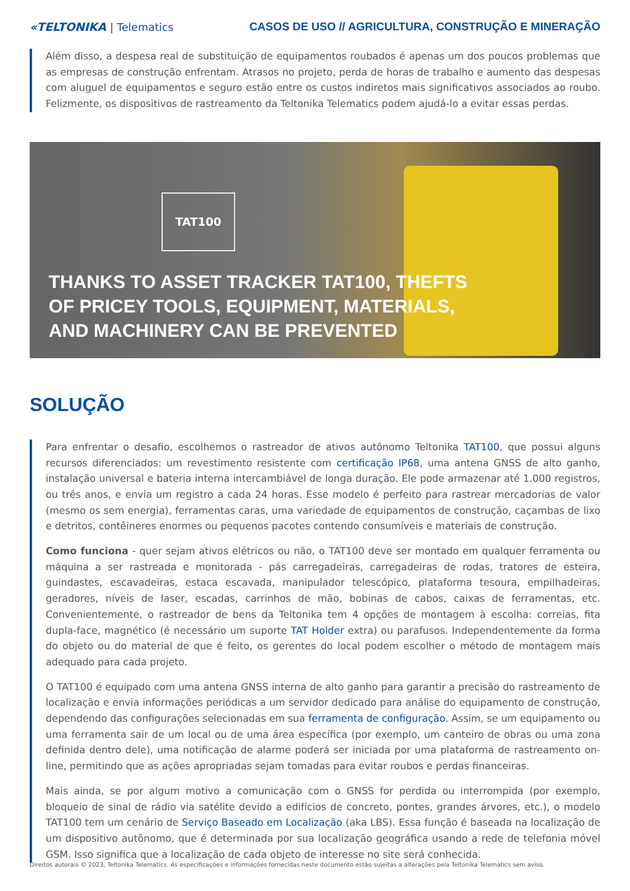«TELTONIKA | Telematics
CASOS DE USO // AGRICULTURA, CONSTRUÇÃO E MINERAÇÃO
Além disso, a despesa real de substituição de equipamentos roubados é apenas um dos poucos problemas que as empresas de construção enfrentam. Atrasos no projeto, perda de horas de trabalho e aumento das despesas com aluguel de equipamentos e seguro estão entre os custos indiretos mais significativos associados ao roubo. Felizmente, os dispositivos de rastreamento da Teltonika Telematics podem ajudá-lo a evitar essas perdas.
TAT100
THANKS TO ASSET TRACKER TAT100, THEFTS
OF PRICEY TOOLS, EQUIPMENT, MATERIALS,
AND MACHINERY CAN BE PREVENTED
SOLUÇÃO
Para enfrentar o desafio, escolhemos o rastreador de ativos autônomo Teltonika TAT100, que possui alguns recursos diferenciados: um revestimento resistente com certificação IP68, uma antena GNSS de alto ganho, instalação universal e bateria interna intercambiável de longa duração. Ele pode armazenar até 1.000 registros, ou três anos, e envia um registro a cada 24 horas. Esse modelo é perfeito para rastrear mercadorias de valor (mesmo os sem energia), ferramentas caras, uma variedade de equipamentos de construção, caçambas de lixo e detritos, contêineres enormes ou pequenos pacotes contendo consumíveis e materiais de construção.
Como funciona - quer sejam ativos elétricos ou não, o TAT100 deve ser montado em qualquer ferramenta ou máquina a ser rastreada e monitorada - pás carregadeiras, carregadeiras de rodas, tratores de esteira, guindastes, escavadeiras, estaca escavada, manipulador telescópico, plataforma tesoura, empilhadeiras, geradores, níveis de laser, escadas, carrinhos de mão, bobinas de cabos, caixas de ferramentas, etc. Convenientemente, o rastreador de bens da Teltonika tem 4 opções de montagem à escolha: correias, fita dupla-face, magnético (é necessário um suporte TAT Holder extra) ou parafusos. Independentemente da forma do objeto ou do material de que é feito, os gerentes do local podem escolher o método de montagem mais adequado para cada projeto.
O TAT100 é equipado com uma antena GNSS interna de alto ganho para garantir a precisão do rastreamento de localização e envia informações periódicas a um servidor dedicado para análise do equipamento de construção, dependendo das configurações selecionadas em sua ferramenta de configuração. Assim, se um equipamento ou uma ferramenta sair de um local ou de uma área específica (por exemplo, um canteiro de obras ou uma zona definida dentro dele), uma notificação de alarme poderá ser iniciada por uma plataforma de rastreamento on-line, permitindo que as ações apropriadas sejam tomadas para evitar roubos e perdas financeiras.
Mais ainda, se por algum motivo a comunicação com o GNSS for perdida ou interrompida (por exemplo, bloqueio de sinal de rádio via satélite devido a edifícios de concreto, pontes, grandes árvores, etc.), o modelo TAT100 tem um cenário de Serviço Baseado em Localização (aka LBS). Essa função é baseada na localização de um dispositivo autônomo, que é determinada por sua localização geográfica usando a rede de telefonia móvel GSM. Isso significa que a localização de cada objeto de interesse no site será conhecida.
Direitos autorais © 2023, Teltonika Telematics. As especificações e informações fornecidas neste documento estão sujeitas a alterações pela Teltonika Telematics sem aviso.